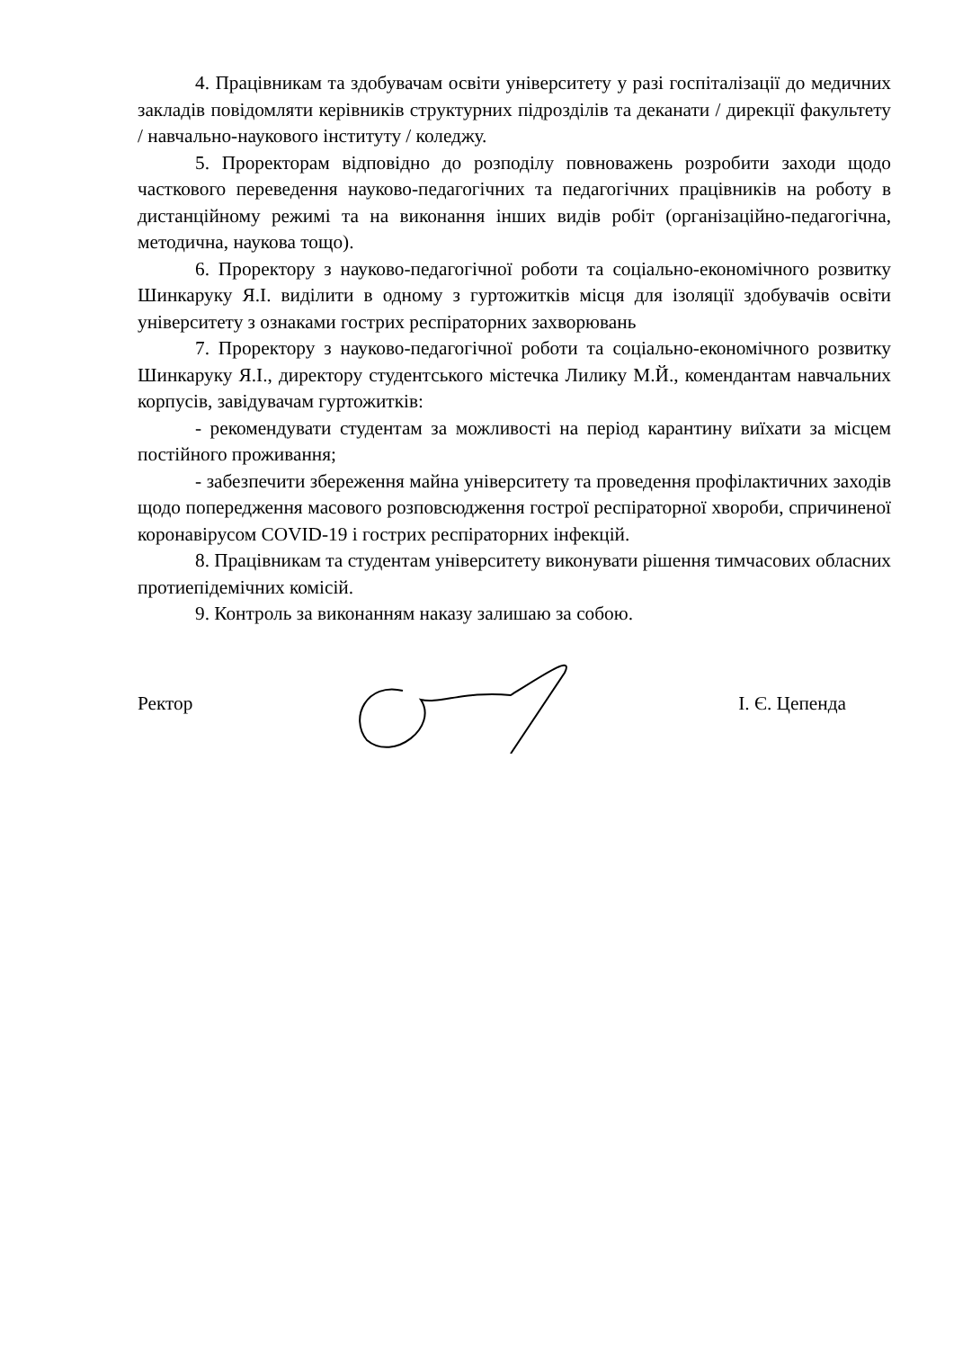4. Працівникам та здобувачам освіти університету у разі госпіталізації до медичних закладів повідомляти керівників структурних підрозділів та деканати / дирекції факультету / навчально-наукового інституту / коледжу.
5. Проректорам відповідно до розподілу повноважень розробити заходи щодо часткового переведення науково-педагогічних та педагогічних працівників на роботу в дистанційному режимі та на виконання інших видів робіт (організаційно-педагогічна, методична, наукова тощо).
6. Проректору з науково-педагогічної роботи та соціально-економічного розвитку Шинкаруку Я.І. виділити в одному з гуртожитків місця для ізоляції здобувачів освіти університету з ознаками гострих респіраторних захворювань
7. Проректору з науково-педагогічної роботи та соціально-економічного розвитку Шинкаруку Я.І., директору студентського містечка Лилику М.Й., комендантам навчальних корпусів, завідувачам гуртожитків:
- рекомендувати студентам за можливості на період карантину виїхати за місцем постійного проживання;
- забезпечити збереження майна університету та проведення профілактичних заходів щодо попередження масового розповсюдження гострої респіраторної хвороби, спричиненої коронавірусом COVID-19 і гострих респіраторних інфекцій.
8. Працівникам та студентам університету виконувати рішення тимчасових обласних протиепідемічних комісій.
9. Контроль за виконанням наказу залишаю за собою.
Ректор І. Є. Цепенда